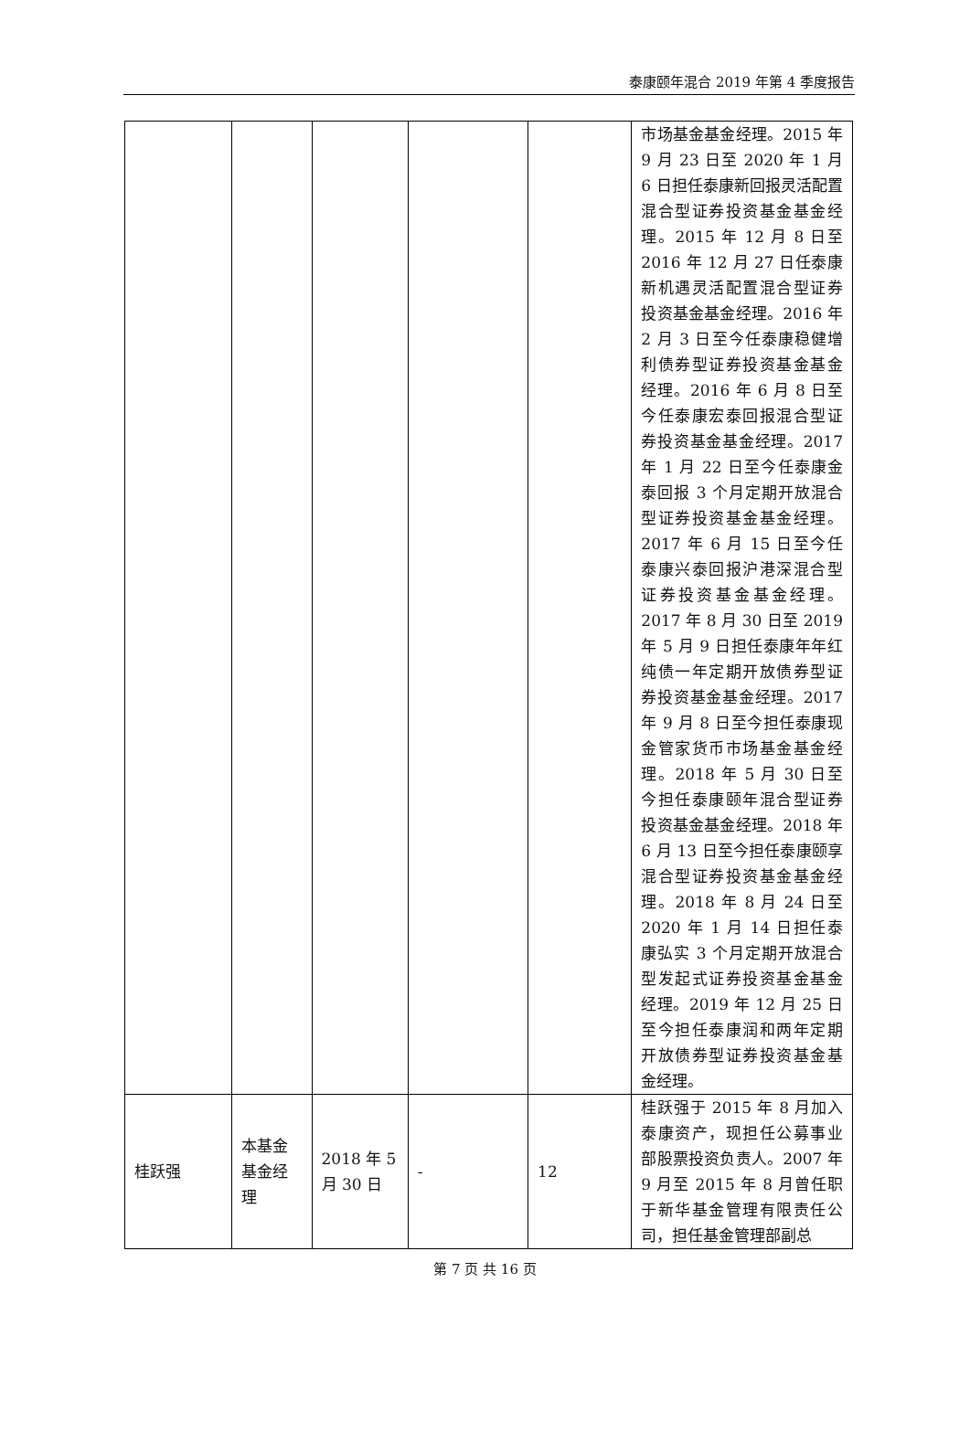泰康颐年混合 2019 年第 4 季度报告
| | | | | | 市场基金基金经理。2015 年 9 月 23 日至 2020 年 1 月 6 日担任泰康新回报灵活配置混合型证券投资基金基金经理。2015 年 12 月 8 日至 2016 年 12 月 27 日任泰康新机遇灵活配置混合型证券投资基金基金经理。2016 年 2 月 3 日至今任泰康稳健增利债券型证券投资基金基金经理。2016 年 6 月 8 日至今任泰康宏泰回报混合型证券投资基金基金经理。2017 年 1 月 22 日至今任泰康金泰回报 3 个月定期开放混合型证券投资基金基金经理。2017 年 6 月 15 日至今任泰康兴泰回报沪港深混合型证券投资基金基金经理。2017 年 8 月 30 日至 2019 年 5 月 9 日担任泰康年年红纯债一年定期开放债券型证券投资基金基金经理。2017 年 9 月 8 日至今担任泰康现金管家货币市场基金基金经理。2018 年 5 月 30 日至今担任泰康颐年混合型证券投资基金基金经理。2018 年 6 月 13 日至今担任泰康颐享混合型证券投资基金基金经理。2018 年 8 月 24 日至 2020 年 1 月 14 日担任泰康弘实 3 个月定期开放混合型发起式证券投资基金基金经理。2019 年 12 月 25 日至今担任泰康润和两年定期开放债券型证券投资基金基金经理。 |
| 桂跃强 | 本基金基金经理 | 2018 年 5 月 30 日 | - | 12 | 桂跃强于 2015 年 8 月加入泰康资产，现担任公募事业部股票投资负责人。2007 年 9 月至 2015 年 8 月曾任职于新华基金管理有限责任公司，担任基金管理部副总 |
第 7 页 共 16 页